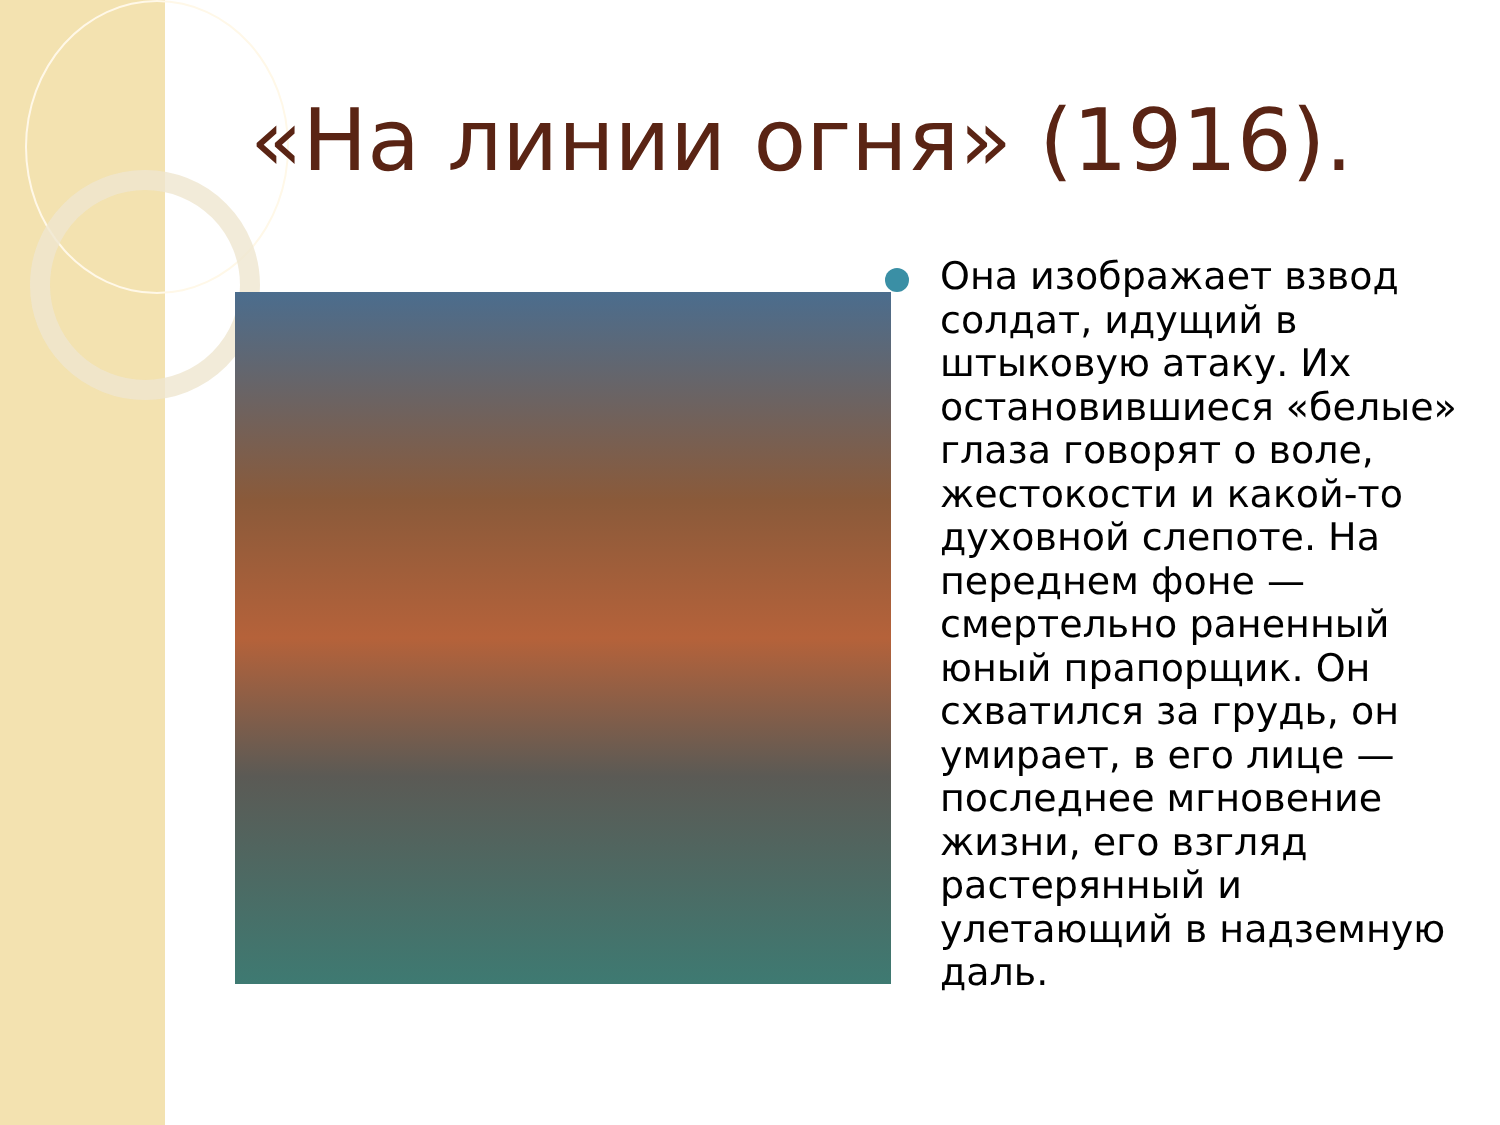«На линии огня» (1916).
Она изображает взвод солдат, идущий в штыковую атаку. Их остановившиеся «белые» глаза говорят о воле, жестокости и какой-то духовной слепоте. На переднем фоне — смертельно раненный юный прапорщик. Он схватился за грудь, он умирает, в его лице — последнее мгновение жизни, его взгляд растерянный и улетающий в надземную даль.